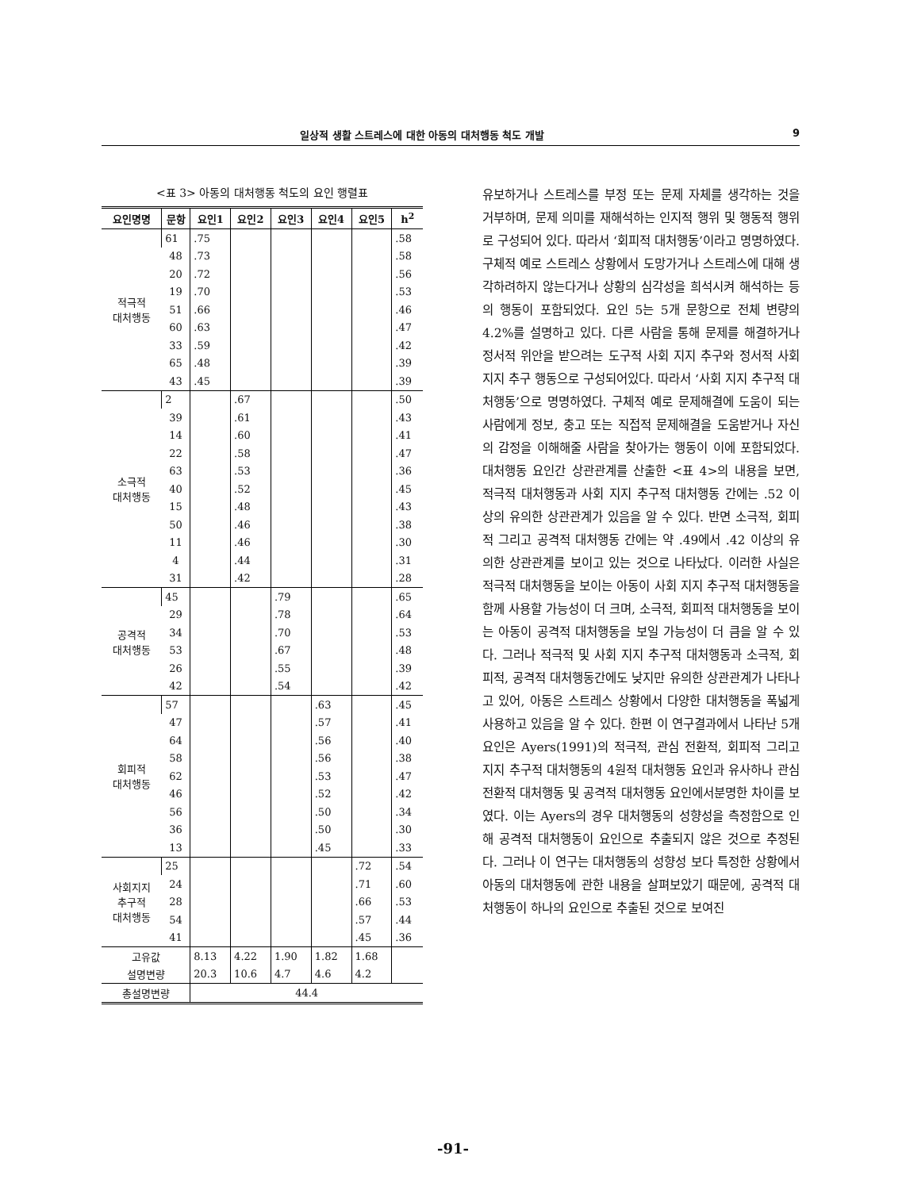일상적 생활 스트레스에 대한 아동의 대처행동 척도 개발 9
<표 3> 아동의 대처행동 척도의 요인 행렬표
| 요인명명 | 문항 | 요인1 | 요인2 | 요인3 | 요인4 | 요인5 | h<sup>2</sup> |
| --- | --- | --- | --- | --- | --- | --- | --- |
| 적극적 대처행동 | 61 | .75 | | | | | .58 |
| | 48 | .73 | | | | | .58 |
| | 20 | .72 | | | | | .56 |
| | 19 | .70 | | | | | .53 |
| | 51 | .66 | | | | | .46 |
| | 60 | .63 | | | | | .47 |
| | 33 | .59 | | | | | .42 |
| | 65 | .48 | | | | | .39 |
| | 43 | .45 | | | | | .39 |
| 소극적 대처행동 | 2 | | .67 | | | | .50 |
| | 39 | | .61 | | | | .43 |
| | 14 | | .60 | | | | .41 |
| | 22 | | .58 | | | | .47 |
| | 63 | | .53 | | | | .36 |
| | 40 | | .52 | | | | .45 |
| | 15 | | .48 | | | | .43 |
| | 50 | | .46 | | | | .38 |
| | 11 | | .46 | | | | .30 |
| | 4 | | .44 | | | | .31 |
| | 31 | | .42 | | | | .28 |
| 공격적 대처행동 | 45 | | | .79 | | | .65 |
| | 29 | | | .78 | | | .64 |
| | 34 | | | .70 | | | .53 |
| | 53 | | | .67 | | | .48 |
| | 26 | | | .55 | | | .39 |
| | 42 | | | .54 | | | .42 |
| 회피적 대처행동 | 57 | | | | .63 | | .45 |
| | 47 | | | | .57 | | .41 |
| | 64 | | | | .56 | | .40 |
| | 58 | | | | .56 | | .38 |
| | 62 | | | | .53 | | .47 |
| | 46 | | | | .52 | | .42 |
| | 56 | | | | .50 | | .34 |
| | 36 | | | | .50 | | .30 |
| | 13 | | | | .45 | | .33 |
| 사회지지 추구적 대처행동 | 25 | | | | | .72 | .54 |
| | 24 | | | | | .71 | .60 |
| | 28 | | | | | .66 | .53 |
| | 54 | | | | | .57 | .44 |
| | 41 | | | | | .45 | .36 |
| 고유값 | | 8.13 | 4.22 | 1.90 | 1.82 | 1.68 | |
| 설명변량 | | 20.3 | 10.6 | 4.7 | 4.6 | 4.2 | |
| 총설명변량 | | 44.4 | | | | | |
유보하거나 스트레스를 부정 또는 문제 자체를 생각하는 것을 거부하며, 문제 의미를 재해석하는 인지적 행위 및 행동적 행위로 구성되어 있다. 따라서 ‘회피적 대처행동’이라고 명명하였다. 구체적 예로 스트레스 상황에서 도망가거나 스트레스에 대해 생각하려하지 않는다거나 상황의 심각성을 희석시켜 해석하는 등의 행동이 포함되었다. 요인 5는 5개 문항으로 전체 변량의 4.2%를 설명하고 있다. 다른 사람을 통해 문제를 해결하거나 정서적 위안을 받으려는 도구적 사회 지지 추구와 정서적 사회 지지 추구 행동으로 구성되어있다. 따라서 ‘사회 지지 추구적 대처행동’으로 명명하였다. 구체적 예로 문제해결에 도움이 되는 사람에게 정보, 충고 또는 직접적 문제해결을 도움받거나 자신의 감정을 이해해줄 사람을 찾아가는 행동이 이에 포함되었다. 대처행동 요인간 상관관계를 산출한 <표 4>의 내용을 보면, 적극적 대처행동과 사회 지지 추구적 대처행동 간에는 .52 이상의 유의한 상관관계가 있음을 알 수 있다. 반면 소극적, 회피적 그리고 공격적 대처행동 간에는 약 .49에서 .42 이상의 유의한 상관관계를 보이고 있는 것으로 나타났다. 이러한 사실은 적극적 대처행동을 보이는 아동이 사회 지지 추구적 대처행동을 함께 사용할 가능성이 더 크며, 소극적, 회피적 대처행동을 보이는 아동이 공격적 대처행동을 보일 가능성이 더 큼을 알 수 있다. 그러나 적극적 및 사회 지지 추구적 대처행동과 소극적, 회피적, 공격적 대처행동간에도 낮지만 유의한 상관관계가 나타나고 있어, 아동은 스트레스 상황에서 다양한 대처행동을 폭넓게 사용하고 있음을 알 수 있다. 한편 이 연구결과에서 나타난 5개 요인은 Ayers(1991)의 적극적, 관심 전환적, 회피적 그리고 지지 추구적 대처행동의 4원적 대처행동 요인과 유사하나 관심 전환적 대처행동 및 공격적 대처행동 요인에서분명한 차이를 보였다. 이는 Ayers의 경우 대처행동의 성향성을 측정함으로 인해 공격적 대처행동이 요인으로 추출되지 않은 것으로 추정된다. 그러나 이 연구는 대처행동의 성향성 보다 특정한 상황에서 아동의 대처행동에 관한 내용을 살펴보았기 때문에, 공격적 대처행동이 하나의 요인으로 추출된 것으로 보여진
-91-